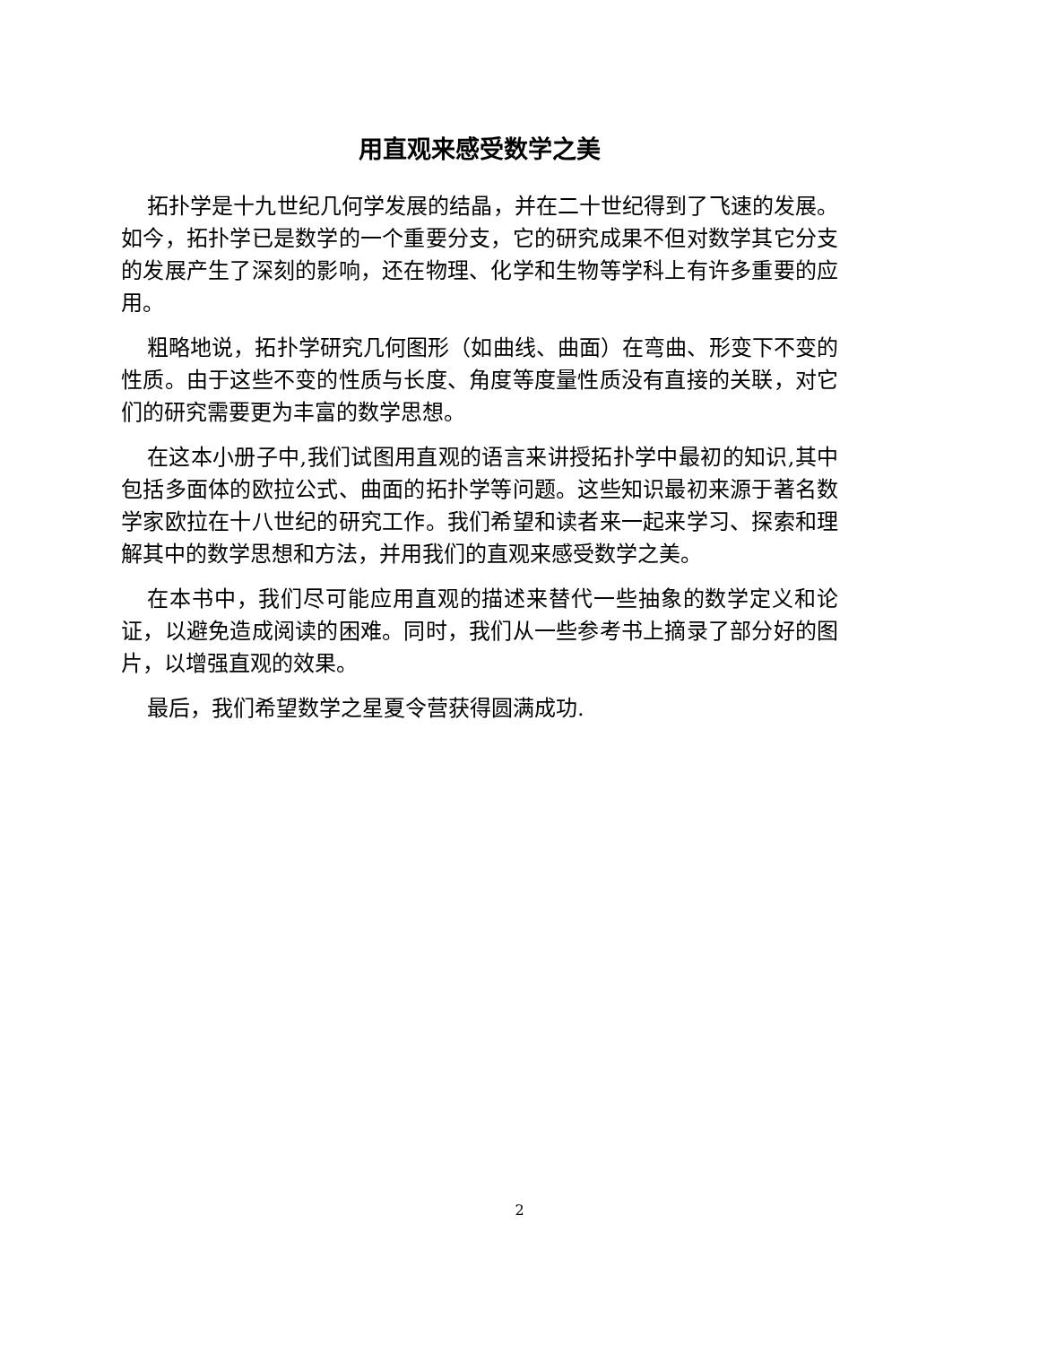用直观来感受数学之美
拓扑学是十九世纪几何学发展的结晶，并在二十世纪得到了飞速的发展。如今，拓扑学已是数学的一个重要分支，它的研究成果不但对数学其它分支的发展产生了深刻的影响，还在物理、化学和生物等学科上有许多重要的应用。
粗略地说，拓扑学研究几何图形（如曲线、曲面）在弯曲、形变下不变的性质。由于这些不变的性质与长度、角度等度量性质没有直接的关联，对它们的研究需要更为丰富的数学思想。
在这本小册子中,我们试图用直观的语言来讲授拓扑学中最初的知识,其中包括多面体的欧拉公式、曲面的拓扑学等问题。这些知识最初来源于著名数学家欧拉在十八世纪的研究工作。我们希望和读者来一起来学习、探索和理解其中的数学思想和方法，并用我们的直观来感受数学之美。
在本书中，我们尽可能应用直观的描述来替代一些抽象的数学定义和论证，以避免造成阅读的困难。同时，我们从一些参考书上摘录了部分好的图片，以增强直观的效果。
最后，我们希望数学之星夏令营获得圆满成功.
2